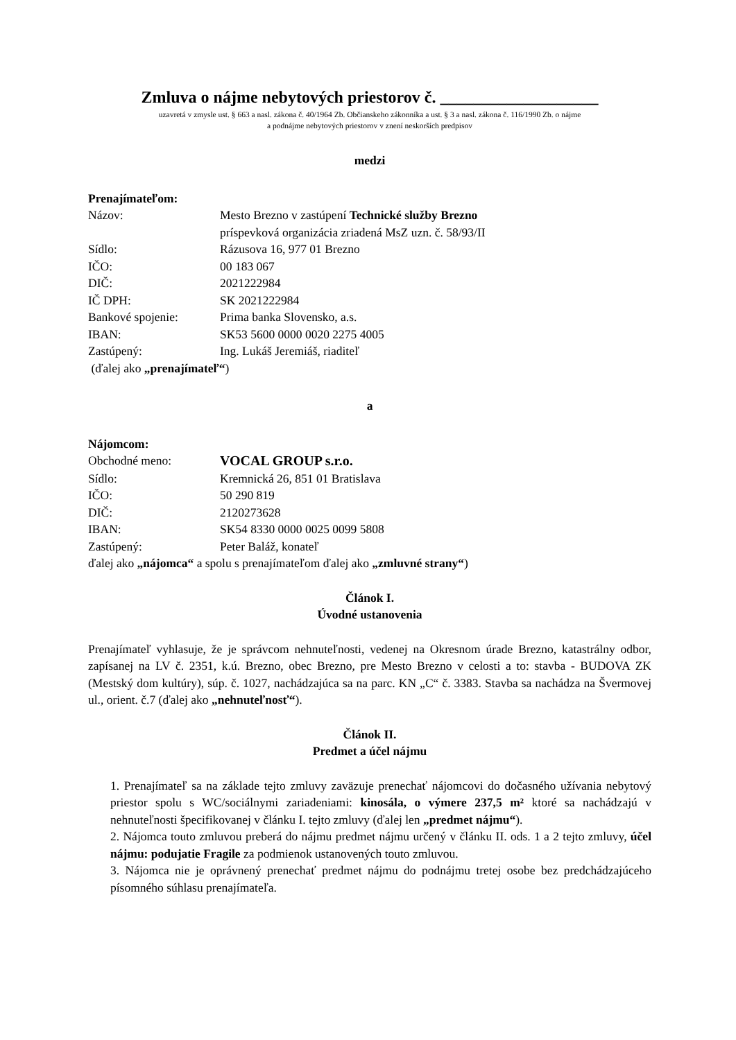Zmluva o nájme nebytových priestorov č. ___________________
uzavretá v zmysle ust. § 663 a nasl. zákona č. 40/1964 Zb. Občianskeho zákonníka a ust. § 3 a nasl. zákona č. 116/1990 Zb. o nájme
a podnájme nebytových priestorov v znení neskorších predpisov
medzi
Prenajímateľom:
| Názov: | Mesto Brezno v zastúpení Technické služby Brezno |
| | príspevková organizácia zriadená MsZ uzn. č. 58/93/II |
| Sídlo: | Rázusova 16, 977 01 Brezno |
| IČO: | 00 183 067 |
| DIČ: | 2021222984 |
| IČ DPH: | SK 2021222984 |
| Bankové spojenie: | Prima banka Slovensko, a.s. |
| IBAN: | SK53 5600 0000 0020 2275 4005 |
| Zastúpený: | Ing. Lukáš Jeremiáš, riaditeľ |
(ďalej ako „prenajímateľ“)
a
Nájomcom:
| Obchodné meno: | VOCAL GROUP s.r.o. |
| Sídlo: | Kremnická 26, 851 01 Bratislava |
| IČO: | 50 290 819 |
| DIČ: | 2120273628 |
| IBAN: | SK54 8330 0000 0025 0099 5808 |
| Zastúpený: | Peter Baláž, konateľ |
ďalej ako „nájomca“ a spolu s prenajímateľom ďalej ako „zmluvné strany“)
Článok I.
Úvodné ustanovenia
Prenajímateľ vyhlasuje, že je správcom nehnuteľnosti, vedenej na Okresnom úrade Brezno, katastrálny odbor, zapísanej na LV č. 2351, k.ú. Brezno, obec Brezno, pre Mesto Brezno v celosti a to: stavba - BUDOVA ZK (Mestský dom kultúry), súp. č. 1027, nachádzajúca sa na parc. KN „C“ č. 3383. Stavba sa nachádza na Švermovej ul., orient. č.7 (ďalej ako „nehnuteľnosť“).
Článok II.
Predmet a účel nájmu
1. Prenajímateľ sa na základe tejto zmluvy zaväzuje prenechať nájomcovi do dočasného užívania nebytový priestor spolu s WC/sociálnymi zariadeniami: kinosála, o výmere 237,5 m² ktoré sa nachádzajú v nehnuteľnosti špecifikovanej v článku I. tejto zmluvy (ďalej len „predmet nájmu“).
2. Nájomca touto zmluvou preberá do nájmu predmet nájmu určený v článku II. ods. 1 a 2 tejto zmluvy, účel nájmu: podujatie Fragile za podmienok ustanovených touto zmluvou.
3. Nájomca nie je oprávnený prenechať predmet nájmu do podnájmu tretej osobe bez predchádzajúceho písomného súhlasu prenajímateľa.